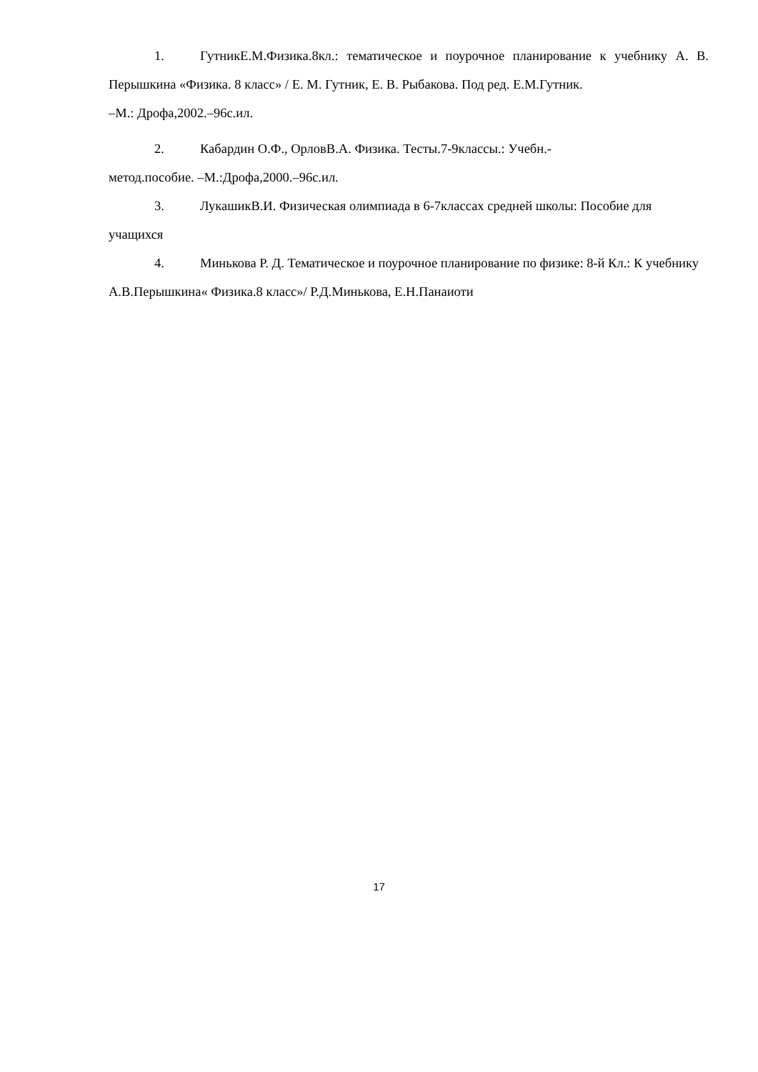1. ГутникЕ.М.Физика.8кл.: тематическое и поурочное планирование к учебнику А. В. Перышкина «Физика. 8 класс» / Е. М. Гутник, Е. В. Рыбакова. Под ред. Е.М.Гутник.
–М.: Дрофа,2002.–96с.ил.
2. Кабардин О.Ф., ОрловВ.А. Физика. Тесты.7-9классы.: Учебн.-
метод.пособие. –М.:Дрофа,2000.–96с.ил.
3. ЛукашикВ.И. Физическая олимпиада в 6-7классах средней школы: Пособие для учащихся
4. Минькова Р. Д. Тематическое и поурочное планирование по физике: 8-й Кл.: К учебнику А.В.Перышкина« Физика.8 класс»/ Р.Д.Минькова, Е.Н.Панаиоти
17